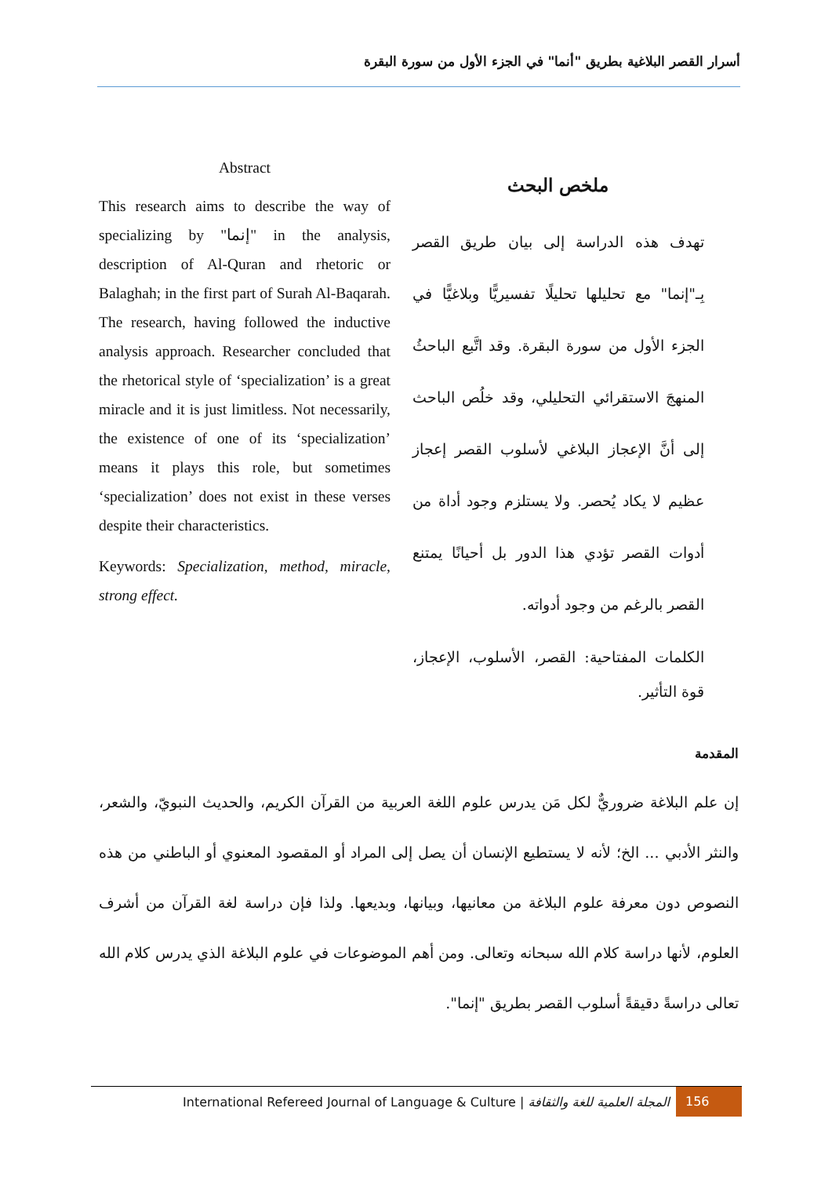أسرار القصر البلاغية بطريق "أنما" في الجزء الأول من سورة البقرة
Abstract
This research aims to describe the way of specializing by "إنما" in the analysis, description of Al-Quran and rhetoric or Balaghah; in the first part of Surah Al-Baqarah. The research, having followed the inductive analysis approach. Researcher concluded that the rhetorical style of ‘specialization’ is a great miracle and it is just limitless. Not necessarily, the existence of one of its ‘specialization’ means it plays this role, but sometimes ‘specialization’ does not exist in these verses despite their characteristics.
Keywords: Specialization, method, miracle, strong effect.
ملخص البحث
تهدف هذه الدراسة إلى بيان طريق القصر بِـ"إنما" مع تحليلها تحليلًا تفسيريًّا وبلاغيًّا في الجزء الأول من سورة البقرة. وقد اتَّبع الباحثُ المنهجَ الاستقرائي التحليلي، وقد خلُص الباحث إلى أنَّ الإعجاز البلاغي لأسلوب القصر إعجاز عظيم لا يكاد يُحصر. ولا يستلزم وجود أداة من أدوات القصر تؤدي هذا الدور بل أحيانًا يمتنع القصر بالرغم من وجود أدواته.
الكلمات المفتاحية: القصر، الأسلوب، الإعجاز، قوة التأثير.
المقدمة
إن علم البلاغة ضروريٌّ لكل مَن يدرس علوم اللغة العربية من القرآن الكريم، والحديث النبويّ، والشعر، والنثر الأدبي ... الخ؛ لأنه لا يستطيع الإنسان أن يصل إلى المراد أو المقصود المعنوي أو الباطني من هذه النصوص دون معرفة علوم البلاغة من معانيها، وبيانها، وبديعها. ولذا فإن دراسة لغة القرآن من أشرف العلوم، لأنها دراسة كلام الله سبحانه وتعالى. ومن أهم الموضوعات في علوم البلاغة الذي يدرس كلام الله تعالى دراسةً دقيقةً أسلوب القصر بطريق "إنما".
International Refereed Journal of Language & Culture | المجلة العلمية للغة والثقافة 156